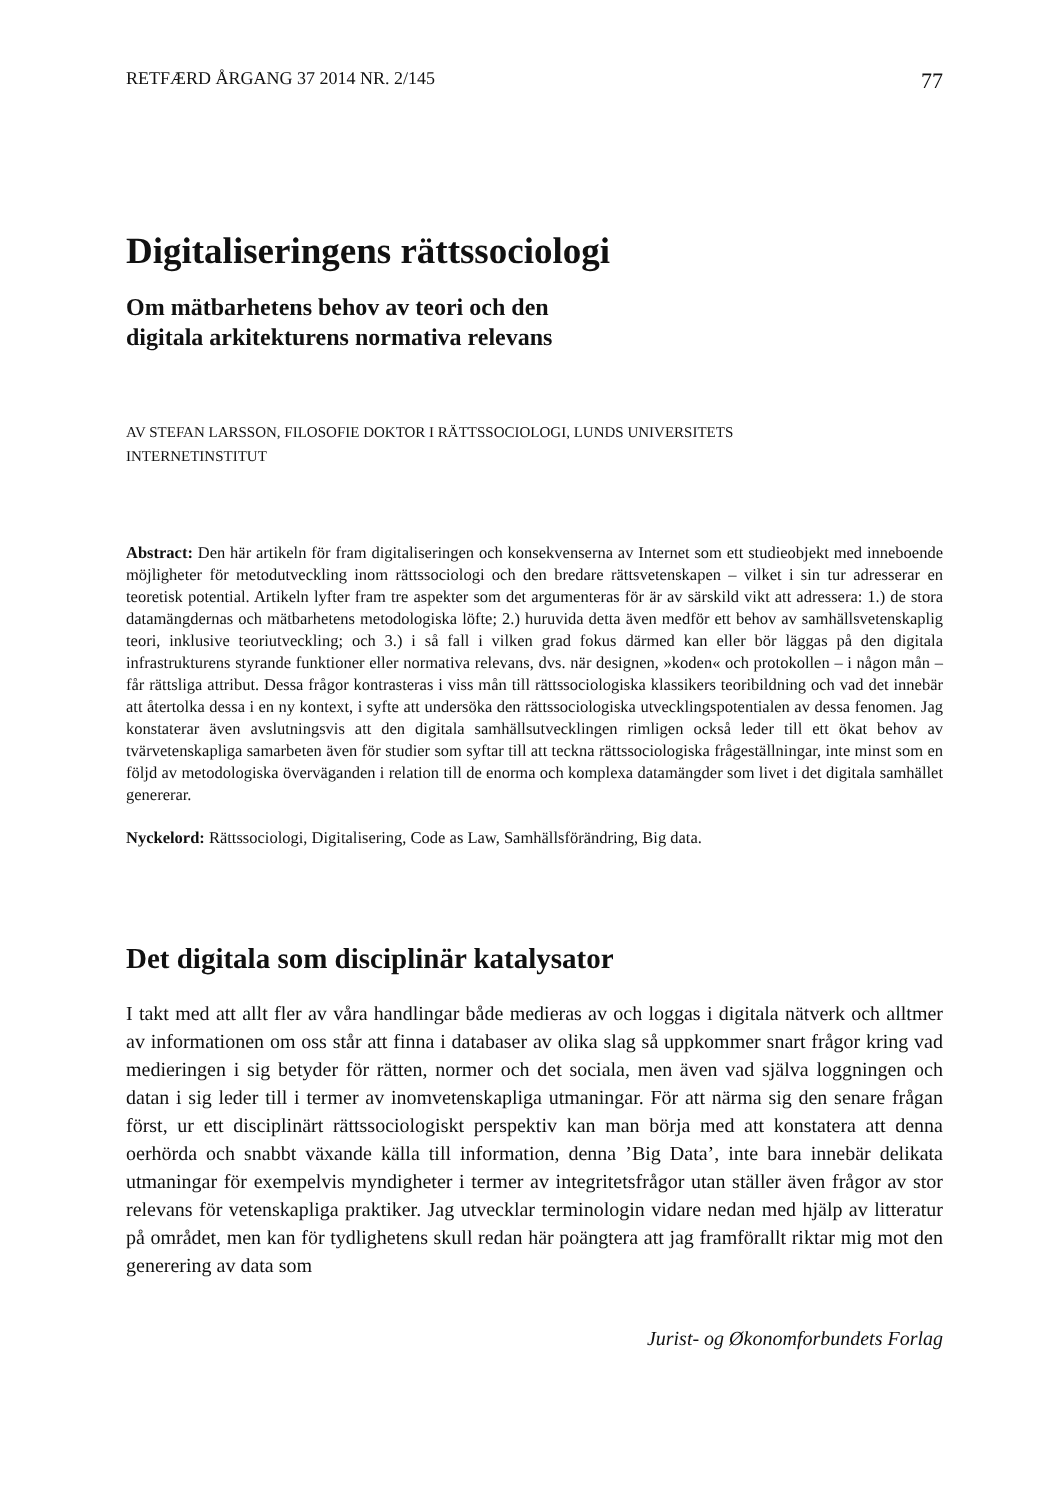RETFÆRD ÅRGANG 37 2014 NR. 2/145 77
Digitaliseringens rättssociologi
Om mätbarhetens behov av teori och den
digitala arkitekturens normativa relevans
AV STEFAN LARSSON, FILOSOFIE DOKTOR I RÄTTSSOCIOLOGI, LUNDS UNIVERSITETS
INTERNETINSTITUT
Abstract: Den här artikeln för fram digitaliseringen och konsekvenserna av Internet som ett studieobjekt med inneboende möjligheter för metodutveckling inom rättssociologi och den bredare rättsvetenskapen – vilket i sin tur adresserar en teoretisk potential. Artikeln lyfter fram tre aspekter som det argumenteras för är av särskild vikt att adressera: 1.) de stora datamängdernas och mätbarhetens metodologiska löfte; 2.) huruvida detta även medför ett behov av samhällsvetenskaplig teori, inklusive teoriutveckling; och 3.) i så fall i vilken grad fokus därmed kan eller bör läggas på den digitala infrastrukturens styrande funktioner eller normativa relevans, dvs. när designen, »koden« och protokollen – i någon mån – får rättsliga attribut. Dessa frågor kontrasteras i viss mån till rättssociologiska klassikers teoribildning och vad det innebär att återtolka dessa i en ny kontext, i syfte att undersöka den rättssociologiska utvecklingspotentialen av dessa fenomen. Jag konstaterar även avslutningsvis att den digitala samhällsutvecklingen rimligen också leder till ett ökat behov av tvärvetenskapliga samarbeten även för studier som syftar till att teckna rättssociologiska frågeställningar, inte minst som en följd av metodologiska överväganden i relation till de enorma och komplexa datamängder som livet i det digitala samhället genererar.
Nyckelord: Rättssociologi, Digitalisering, Code as Law, Samhällsförändring, Big data.
Det digitala som disciplinär katalysator
I takt med att allt fler av våra handlingar både medieras av och loggas i digitala nätverk och alltmer av informationen om oss står att finna i databaser av olika slag så uppkommer snart frågor kring vad medieringen i sig betyder för rätten, normer och det sociala, men även vad själva loggningen och datan i sig leder till i termer av inomvetenskapliga utmaningar. För att närma sig den senare frågan först, ur ett disciplinärt rättssociologiskt perspektiv kan man börja med att konstatera att denna oerhörda och snabbt växande källa till information, denna ’Big Data’, inte bara innebär delikata utmaningar för exempelvis myndigheter i termer av integritetsfrågor utan ställer även frågor av stor relevans för vetenskapliga praktiker. Jag utvecklar terminologin vidare nedan med hjälp av litteratur på området, men kan för tydlighetens skull redan här poängtera att jag framförallt riktar mig mot den generering av data som
Jurist- og Økonomforbundets Forlag